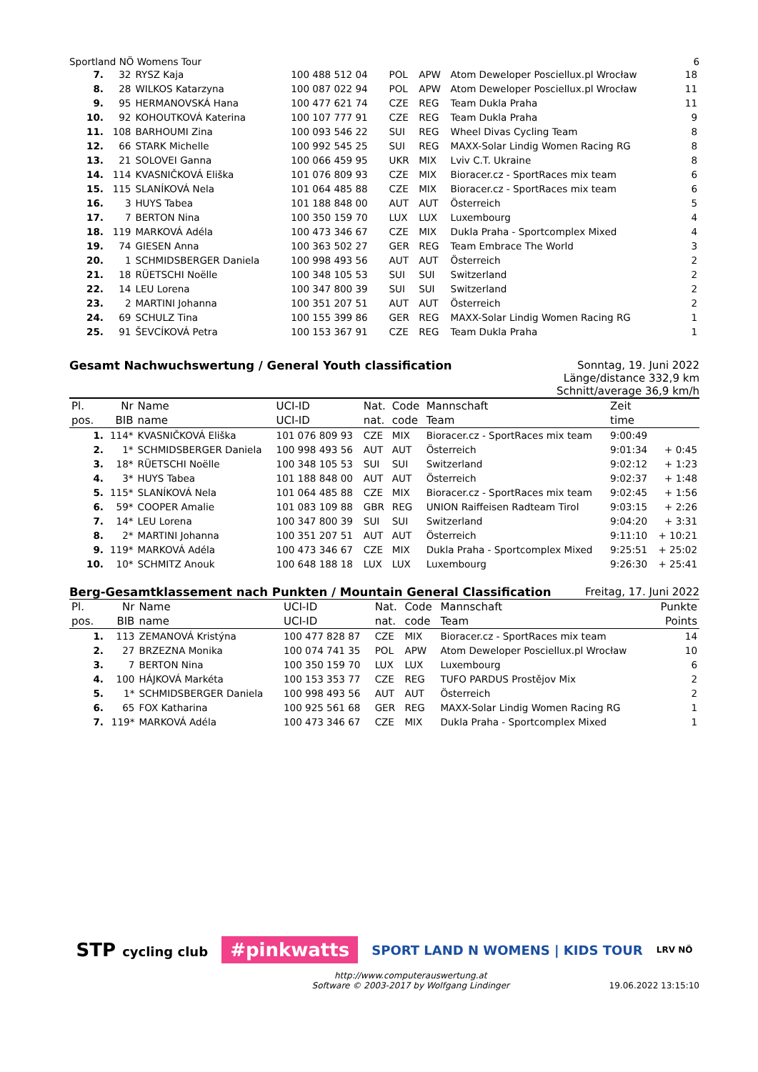Sportland NÖ Womens Tour 6
| 7. | 32 | RYSZ Kaja | 100 488 512 04 | POL | APW | Atom Deweloper Posciellux.pl Wrocław | 18 |
| 8. | 28 | WILKOS Katarzyna | 100 087 022 94 | POL | APW | Atom Deweloper Posciellux.pl Wrocław | 11 |
| 9. | 95 | HERMANOVSKÁ Hana | 100 477 621 74 | CZE | REG | Team Dukla Praha | 11 |
| 10. | 92 | KOHOUTKOVÁ Katerina | 100 107 777 91 | CZE | REG | Team Dukla Praha | 9 |
| 11. | 108 | BARHOUMI Zina | 100 093 546 22 | SUI | REG | Wheel Divas Cycling Team | 8 |
| 12. | 66 | STARK Michelle | 100 992 545 25 | SUI | REG | MAXX-Solar Lindig Women Racing RG | 8 |
| 13. | 21 | SOLOVEI Ganna | 100 066 459 95 | UKR | MIX | Lviv C.T. Ukraine | 8 |
| 14. | 114 | KVASNIČKOVÁ Eliška | 101 076 809 93 | CZE | MIX | Bioracer.cz - SportRaces mix team | 6 |
| 15. | 115 | SLANÍKOVÁ Nela | 101 064 485 88 | CZE | MIX | Bioracer.cz - SportRaces mix team | 6 |
| 16. | 3 | HUYS Tabea | 101 188 848 00 | AUT | AUT | Österreich | 5 |
| 17. | 7 | BERTON Nina | 100 350 159 70 | LUX | LUX | Luxembourg | 4 |
| 18. | 119 | MARKOVÁ Adéla | 100 473 346 67 | CZE | MIX | Dukla Praha - Sportcomplex Mixed | 4 |
| 19. | 74 | GIESEN Anna | 100 363 502 27 | GER | REG | Team Embrace The World | 3 |
| 20. | 1 | SCHMIDSBERGER Daniela | 100 998 493 56 | AUT | AUT | Österreich | 2 |
| 21. | 18 | RÜETSCHI Noëlle | 100 348 105 53 | SUI | SUI | Switzerland | 2 |
| 22. | 14 | LEU Lorena | 100 347 800 39 | SUI | SUI | Switzerland | 2 |
| 23. | 2 | MARTINI Johanna | 100 351 207 51 | AUT | AUT | Österreich | 2 |
| 24. | 69 | SCHULZ Tina | 100 155 399 86 | GER | REG | MAXX-Solar Lindig Women Racing RG | 1 |
| 25. | 91 | ŠEVCÍKOVÁ Petra | 100 153 367 91 | CZE | REG | Team Dukla Praha | 1 |
Gesamt Nachwuchswertung / General Youth classification
Sonntag, 19. Juni 2022
Länge/distance 332,9 km
Schnitt/average 36,9 km/h
| Pl. | Nr | Name | UCI-ID | Nat. | Code | Mannschaft | Zeit | |
| --- | --- | --- | --- | --- | --- | --- | --- | --- |
| pos. | BIB | name | UCI-ID | nat. | code | Team | time | |
| 1. | 114* | KVASNIČKOVÁ Eliška | 101 076 809 93 | CZE | MIX | Bioracer.cz - SportRaces mix team | 9:00:49 | |
| 2. | 1* | SCHMIDSBERGER Daniela | 100 998 493 56 | AUT | AUT | Österreich | 9:01:34 | + 0:45 |
| 3. | 18* | RÜETSCHI Noëlle | 100 348 105 53 | SUI | SUI | Switzerland | 9:02:12 | + 1:23 |
| 4. | 3* | HUYS Tabea | 101 188 848 00 | AUT | AUT | Österreich | 9:02:37 | + 1:48 |
| 5. | 115* | SLANÍKOVÁ Nela | 101 064 485 88 | CZE | MIX | Bioracer.cz - SportRaces mix team | 9:02:45 | + 1:56 |
| 6. | 59* | COOPER Amalie | 101 083 109 88 | GBR | REG | UNION Raiffeisen Radteam Tirol | 9:03:15 | + 2:26 |
| 7. | 14* | LEU Lorena | 100 347 800 39 | SUI | SUI | Switzerland | 9:04:20 | + 3:31 |
| 8. | 2* | MARTINI Johanna | 100 351 207 51 | AUT | AUT | Österreich | 9:11:10 | + 10:21 |
| 9. | 119* | MARKOVÁ Adéla | 100 473 346 67 | CZE | MIX | Dukla Praha - Sportcomplex Mixed | 9:25:51 | + 25:02 |
| 10. | 10* | SCHMITZ Anouk | 100 648 188 18 | LUX | LUX | Luxembourg | 9:26:30 | + 25:41 |
Berg-Gesamtklassement nach Punkten / Mountain General Classification
Freitag, 17. Juni 2022
| Pl. | Nr | Name | UCI-ID | Nat. | Code | Mannschaft | Punkte |
| --- | --- | --- | --- | --- | --- | --- | --- |
| pos. | BIB | name | UCI-ID | nat. | code | Team | Points |
| 1. | 113 | ZEMANOVÁ Kristýna | 100 477 828 87 | CZE | MIX | Bioracer.cz - SportRaces mix team | 14 |
| 2. | 27 | BRZEZNA Monika | 100 074 741 35 | POL | APW | Atom Deweloper Posciellux.pl Wrocław | 10 |
| 3. | 7 | BERTON Nina | 100 350 159 70 | LUX | LUX | Luxembourg | 6 |
| 4. | 100 | HÁJKOVÁ Markéta | 100 153 353 77 | CZE | REG | TUFO PARDUS Prostějov Mix | 2 |
| 5. | 1* | SCHMIDSBERGER Daniela | 100 998 493 56 | AUT | AUT | Österreich | 2 |
| 6. | 65 | FOX Katharina | 100 925 561 68 | GER | REG | MAXX-Solar Lindig Women Racing RG | 1 |
| 7. | 119* | MARKOVÁ Adéla | 100 473 346 67 | CZE | MIX | Dukla Praha - Sportcomplex Mixed | 1 |
STP cycling club #pinkwatts SPORT LAND N WOMENS | KIDS TOUR LRV NÖ
http://www.computerauswertung.at
Software © 2003-2017 by Wolfgang Lindinger
19.06.2022 13:15:10